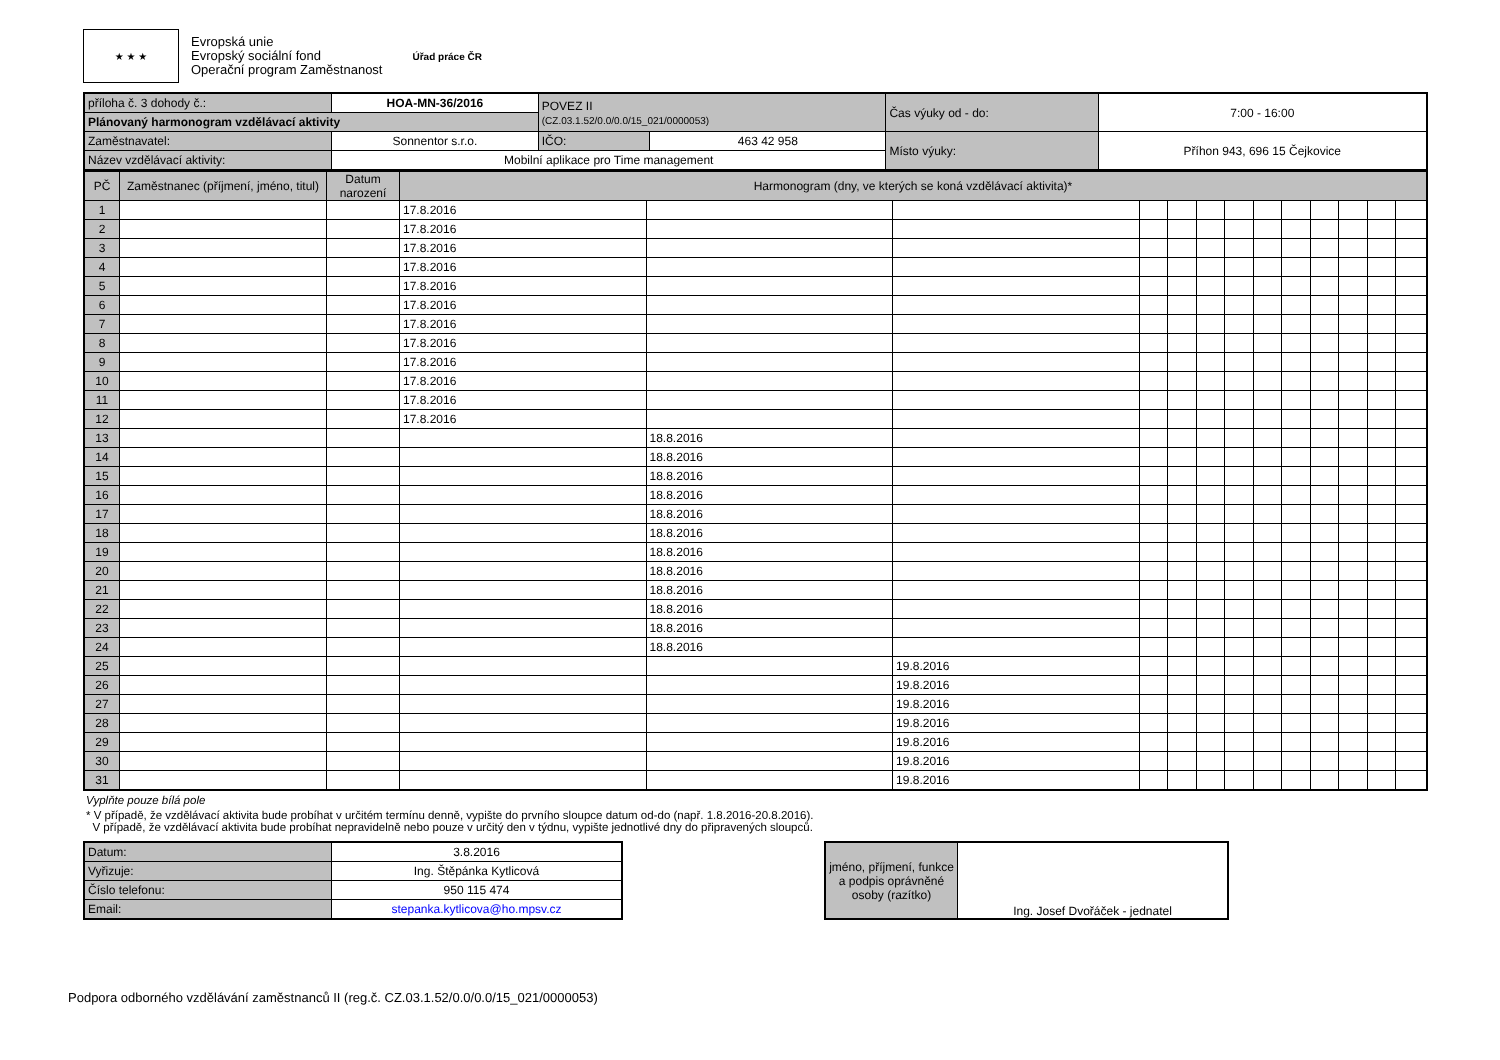★ ★ ★
Evropská unie
Evropský sociální fond
Operační program Zaměstnanost
Úřad práce ČR
| příloha č. 3 dohody č.: | HOA-MN-36/2016 | POVEZ II (CZ.03.1.52/0.0/0.0/15_021/0000053) | | Čas výuky od - do: | 7:00 - 16:00 |
| Plánovaný harmonogram vzdělávací aktivity | | | | | |
| Zaměstnavatel: | Sonnentor s.r.o. | IČO: | 463 42 958 | Místo výuky: | Příhon 943, 696 15 Čejkovice |
| Název vzdělávací aktivity: | Mobilní aplikace pro Time management | | | | |
| PČ | Zaměstnanec (příjmení, jméno, titul) | Datum narození | Harmonogram (dny, ve kterých se koná vzdělávací aktivita)* | | | | | | | | | | | | |
| --- | --- | --- | --- | --- | --- | --- | --- | --- | --- | --- | --- | --- | --- | --- | --- |
| 1 | | | 17.8.2016 | | | | | | | | | | | | |
| 2 | | | 17.8.2016 | | | | | | | | | | | | |
| 3 | | | 17.8.2016 | | | | | | | | | | | | |
| 4 | | | 17.8.2016 | | | | | | | | | | | | |
| 5 | | | 17.8.2016 | | | | | | | | | | | | |
| 6 | | | 17.8.2016 | | | | | | | | | | | | |
| 7 | | | 17.8.2016 | | | | | | | | | | | | |
| 8 | | | 17.8.2016 | | | | | | | | | | | | |
| 9 | | | 17.8.2016 | | | | | | | | | | | | |
| 10 | | | 17.8.2016 | | | | | | | | | | | | |
| 11 | | | 17.8.2016 | | | | | | | | | | | | |
| 12 | | | 17.8.2016 | | | | | | | | | | | | |
| 13 | | | | 18.8.2016 | | | | | | | | | | | |
| 14 | | | | 18.8.2016 | | | | | | | | | | | |
| 15 | | | | 18.8.2016 | | | | | | | | | | | |
| 16 | | | | 18.8.2016 | | | | | | | | | | | |
| 17 | | | | 18.8.2016 | | | | | | | | | | | |
| 18 | | | | 18.8.2016 | | | | | | | | | | | |
| 19 | | | | 18.8.2016 | | | | | | | | | | | |
| 20 | | | | 18.8.2016 | | | | | | | | | | | |
| 21 | | | | 18.8.2016 | | | | | | | | | | | |
| 22 | | | | 18.8.2016 | | | | | | | | | | | |
| 23 | | | | 18.8.2016 | | | | | | | | | | | |
| 24 | | | | 18.8.2016 | | | | | | | | | | | |
| 25 | | | | | 19.8.2016 | | | | | | | | | | |
| 26 | | | | | 19.8.2016 | | | | | | | | | | |
| 27 | | | | | 19.8.2016 | | | | | | | | | | |
| 28 | | | | | 19.8.2016 | | | | | | | | | | |
| 29 | | | | | 19.8.2016 | | | | | | | | | | |
| 30 | | | | | 19.8.2016 | | | | | | | | | | |
| 31 | | | | | 19.8.2016 | | | | | | | | | | |
Vyplňte pouze bílá pole
* V případě, že vzdělávací aktivita bude probíhat v určitém termínu denně, vypište do prvního sloupce datum od-do (např. 1.8.2016-20.8.2016).
V případě, že vzdělávací aktivita bude probíhat nepravidelně nebo pouze v určitý den v týdnu, vypište jednotlivé dny do připravených sloupců.
| Datum: | 3.8.2016 |
| Vyřizuje: | Ing. Štěpánka Kytlicová |
| Číslo telefonu: | 950 115 474 |
| Email: | stepanka.kytlicova@ho.mpsv.cz |
| jméno, příjmení, funkce a podpis oprávněné osoby (razítko) | Ing. Josef Dvořáček - jednatel |
Podpora odborného vzdělávání zaměstnanců II (reg.č. CZ.03.1.52/0.0/0.0/15_021/0000053)